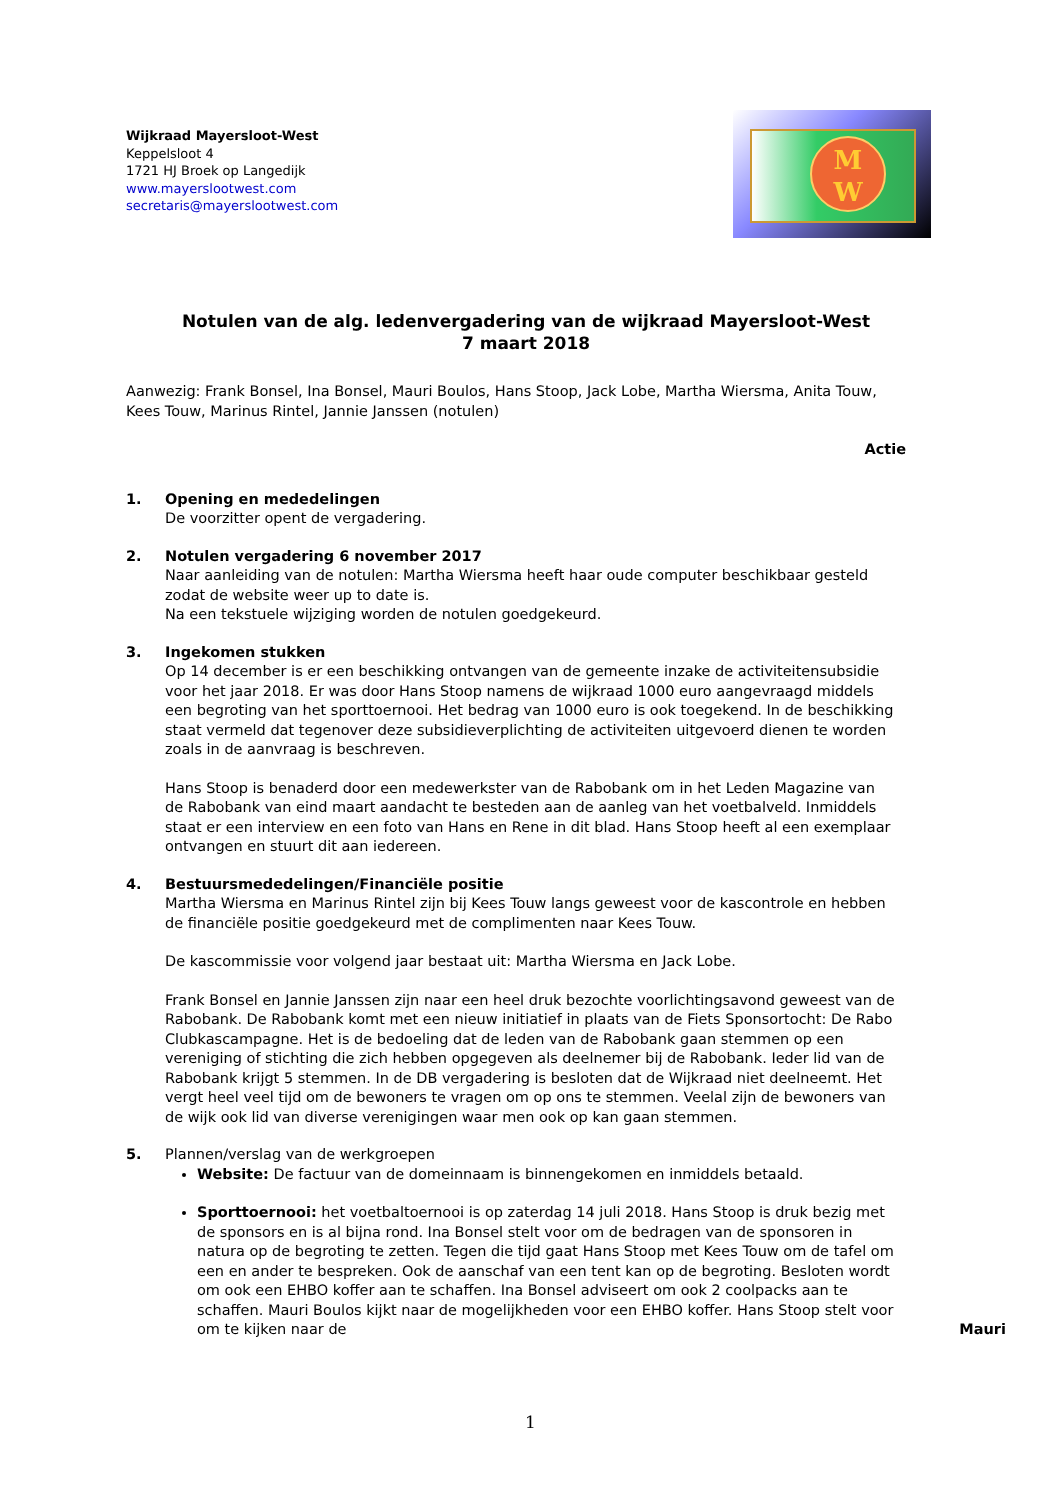Wijkraad Mayersloot-West
Keppelsloot 4
1721 HJ Broek op Langedijk
www.mayerslootwest.com
secretaris@mayerslootwest.com
M
W
Notulen van de alg. ledenvergadering van de wijkraad Mayersloot-West
7 maart 2018
Aanwezig: Frank Bonsel, Ina Bonsel, Mauri Boulos, Hans Stoop, Jack Lobe, Martha Wiersma, Anita Touw, Kees Touw, Marinus Rintel, Jannie Janssen (notulen)
Actie
1. Opening en mededelingen
De voorzitter opent de vergadering.
2. Notulen vergadering 6 november 2017
Naar aanleiding van de notulen: Martha Wiersma heeft haar oude computer beschikbaar gesteld zodat de website weer up to date is.
Na een tekstuele wijziging worden de notulen goedgekeurd.
3. Ingekomen stukken
Op 14 december is er een beschikking ontvangen van de gemeente inzake de activiteitensubsidie voor het jaar 2018. Er was door Hans Stoop namens de wijkraad 1000 euro aangevraagd middels een begroting van het sporttoernooi. Het bedrag van 1000 euro is ook toegekend. In de beschikking staat vermeld dat tegenover deze subsidieverplichting de activiteiten uitgevoerd dienen te worden zoals in de aanvraag is beschreven.
Hans Stoop is benaderd door een medewerkster van de Rabobank om in het Leden Magazine van de Rabobank van eind maart aandacht te besteden aan de aanleg van het voetbalveld. Inmiddels staat er een interview en een foto van Hans en Rene in dit blad. Hans Stoop heeft al een exemplaar ontvangen en stuurt dit aan iedereen.
4. Bestuursmededelingen/Financiële positie
Martha Wiersma en Marinus Rintel zijn bij Kees Touw langs geweest voor de kascontrole en hebben de financiële positie goedgekeurd met de complimenten naar Kees Touw.
De kascommissie voor volgend jaar bestaat uit: Martha Wiersma en Jack Lobe.
Frank Bonsel en Jannie Janssen zijn naar een heel druk bezochte voorlichtingsavond geweest van de Rabobank. De Rabobank komt met een nieuw initiatief in plaats van de Fiets Sponsortocht: De Rabo Clubkascampagne. Het is de bedoeling dat de leden van de Rabobank gaan stemmen op een vereniging of stichting die zich hebben opgegeven als deelnemer bij de Rabobank. Ieder lid van de Rabobank krijgt 5 stemmen. In de DB vergadering is besloten dat de Wijkraad niet deelneemt. Het vergt heel veel tijd om de bewoners te vragen om op ons te stemmen. Veelal zijn de bewoners van de wijk ook lid van diverse verenigingen waar men ook op kan gaan stemmen.
5. Plannen/verslag van de werkgroepen
Website: De factuur van de domeinnaam is binnengekomen en inmiddels betaald.
Sporttoernooi: het voetbaltoernooi is op zaterdag 14 juli 2018. Hans Stoop is druk bezig met de sponsors en is al bijna rond. Ina Bonsel stelt voor om de bedragen van de sponsoren in natura op de begroting te zetten. Tegen die tijd gaat Hans Stoop met Kees Touw om de tafel om een en ander te bespreken. Ook de aanschaf van een tent kan op de begroting. Besloten wordt om ook een EHBO koffer aan te schaffen. Ina Bonsel adviseert om ook 2 coolpacks aan te schaffen. Mauri Boulos kijkt naar de mogelijkheden voor een EHBO koffer. Hans Stoop stelt voor om te kijken naar de Mauri
1